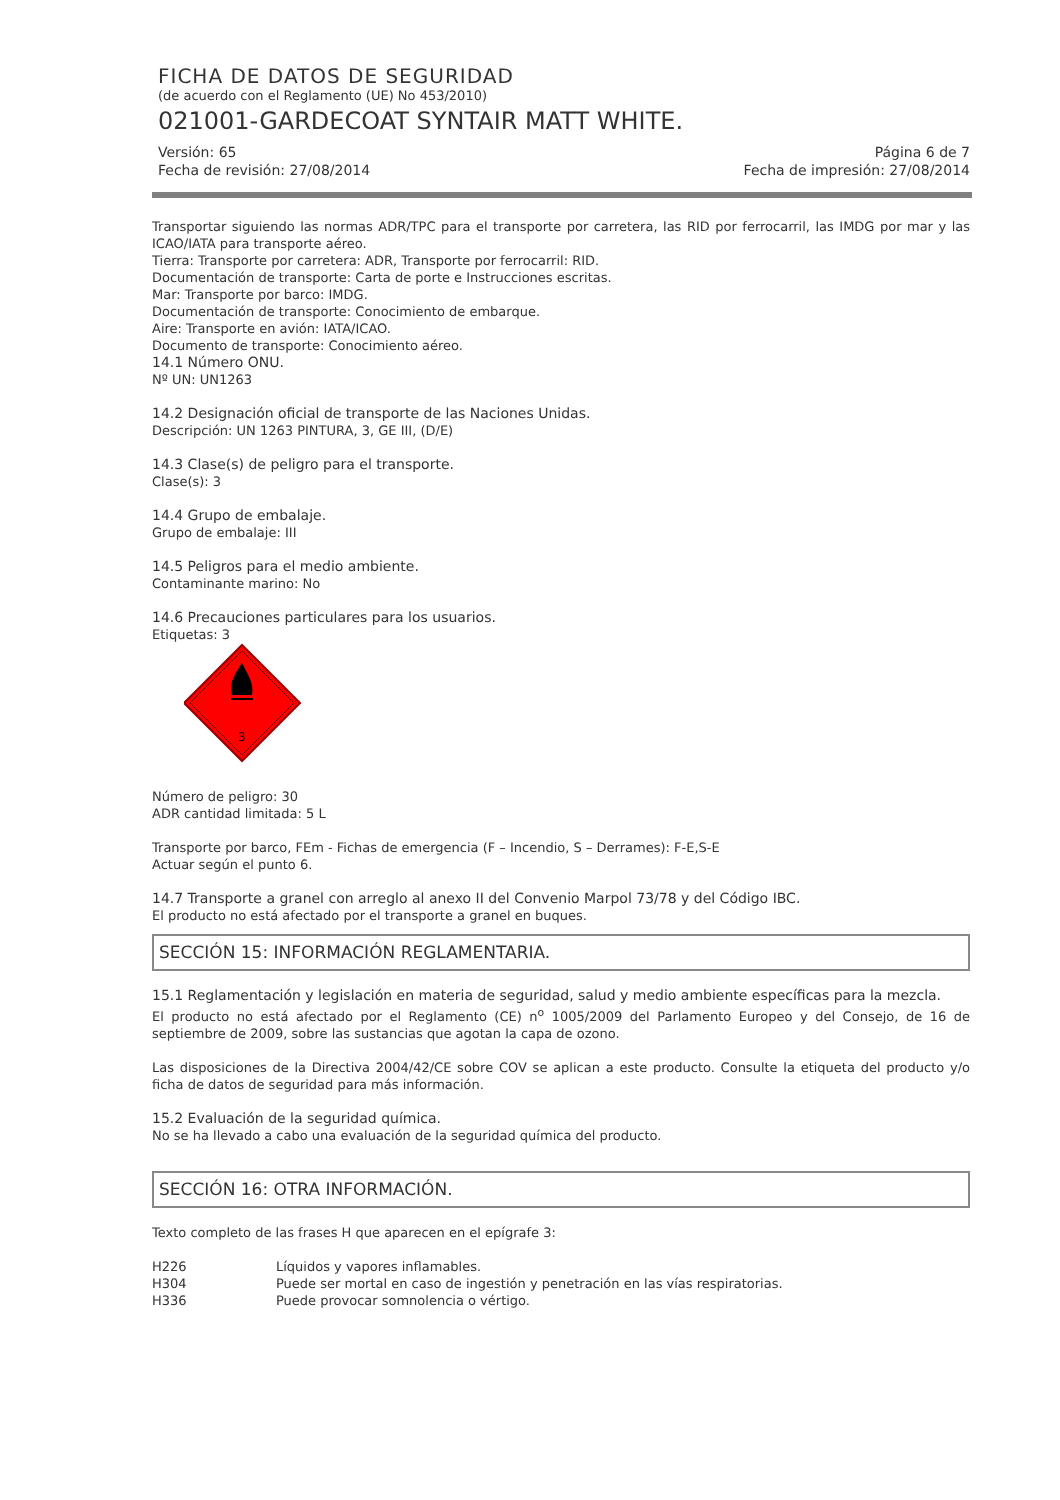FICHA DE DATOS DE SEGURIDAD
(de acuerdo con el Reglamento (UE) No 453/2010)
021001-GARDECOAT SYNTAIR MATT WHITE.
Versión: 65
Fecha de revisión: 27/08/2014
Página 6 de 7
Fecha de impresión: 27/08/2014
Transportar siguiendo las normas ADR/TPC para el transporte por carretera, las RID por ferrocarril, las IMDG por mar y las ICAO/IATA para transporte aéreo.
Tierra: Transporte por carretera: ADR, Transporte por ferrocarril: RID.
Documentación de transporte: Carta de porte e Instrucciones escritas.
Mar: Transporte por barco: IMDG.
Documentación de transporte: Conocimiento de embarque.
Aire: Transporte en avión: IATA/ICAO.
Documento de transporte: Conocimiento aéreo.
14.1 Número ONU.
Nº UN: UN1263
14.2 Designación oficial de transporte de las Naciones Unidas.
Descripción: UN 1263 PINTURA, 3, GE III, (D/E)
14.3 Clase(s) de peligro para el transporte.
Clase(s): 3
14.4 Grupo de embalaje.
Grupo de embalaje: III
14.5 Peligros para el medio ambiente.
Contaminante marino: No
14.6 Precauciones particulares para los usuarios.
Etiquetas: 3
3
Número de peligro: 30
ADR cantidad limitada: 5 L
Transporte por barco, FEm - Fichas de emergencia (F – Incendio, S – Derrames): F-E,S-E
Actuar según el punto 6.
14.7 Transporte a granel con arreglo al anexo II del Convenio Marpol 73/78 y del Código IBC.
El producto no está afectado por el transporte a granel en buques.
SECCIÓN 15: INFORMACIÓN REGLAMENTARIA.
15.1 Reglamentación y legislación en materia de seguridad, salud y medio ambiente específicas para la mezcla.
El producto no está afectado por el Reglamento (CE) n<sup>o</sup> 1005/2009 del Parlamento Europeo y del Consejo, de 16 de septiembre de 2009, sobre las sustancias que agotan la capa de ozono.
Las disposiciones de la Directiva 2004/42/CE sobre COV se aplican a este producto. Consulte la etiqueta del producto y/o ficha de datos de seguridad para más información.
15.2 Evaluación de la seguridad química.
No se ha llevado a cabo una evaluación de la seguridad química del producto.
SECCIÓN 16: OTRA INFORMACIÓN.
Texto completo de las frases H que aparecen en el epígrafe 3:
H226 Líquidos y vapores inflamables.
H304 Puede ser mortal en caso de ingestión y penetración en las vías respiratorias.
H336 Puede provocar somnolencia o vértigo.